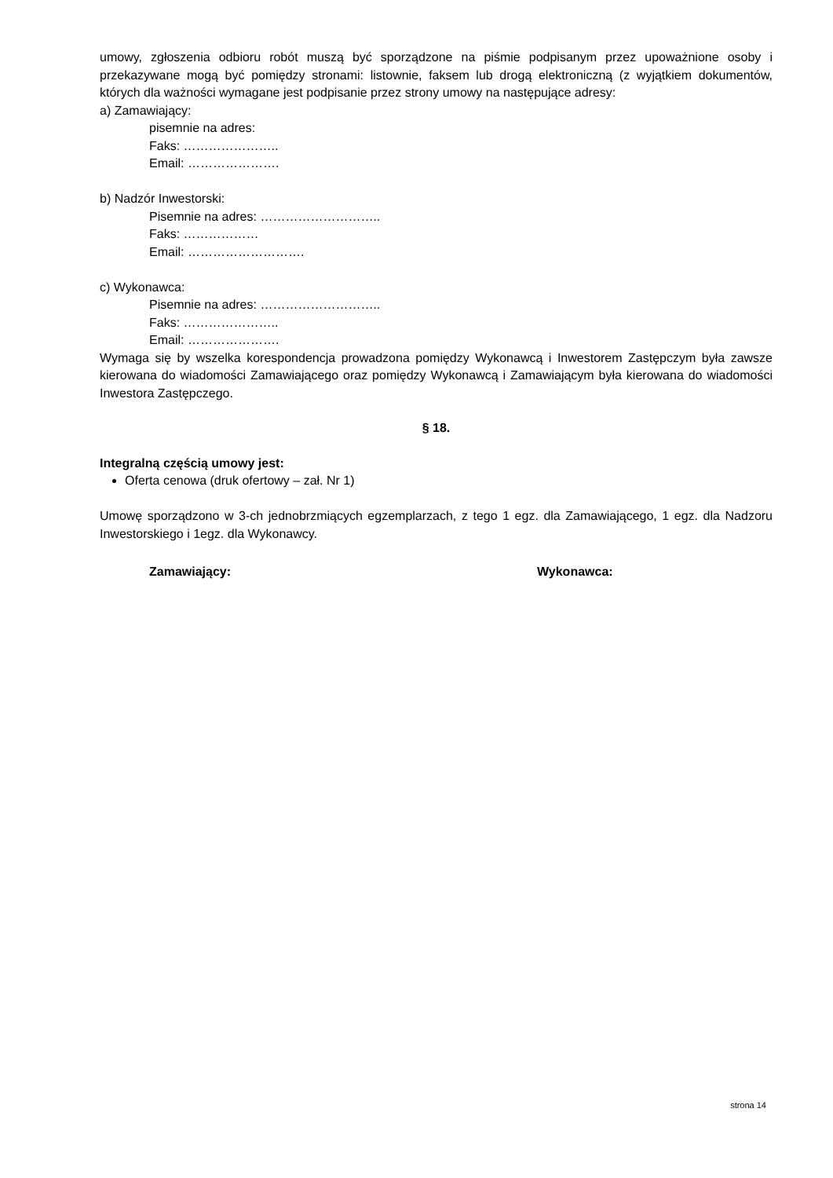umowy, zgłoszenia odbioru robót muszą być sporządzone na piśmie podpisanym przez upoważnione osoby i przekazywane mogą być pomiędzy stronami: listownie, faksem lub drogą elektroniczną (z wyjątkiem dokumentów, których dla ważności wymagane jest podpisanie przez strony umowy na następujące adresy:
a) Zamawiający:
pisemnie na adres:
Faks: …………………..
Email: ………………….
b) Nadzór Inwestorski:
Pisemnie na adres: ………………………..
Faks: ………………
Email: ……………………….
c) Wykonawca:
Pisemnie na adres: ………………………..
Faks: …………………..
Email: ………………….
Wymaga się by wszelka korespondencja prowadzona pomiędzy Wykonawcą i Inwestorem Zastępczym była zawsze kierowana do wiadomości Zamawiającego oraz pomiędzy Wykonawcą i Zamawiającym była kierowana do wiadomości Inwestora Zastępczego.
§ 18.
Integralną częścią umowy jest:
Oferta cenowa (druk ofertowy – zał. Nr 1)
Umowę sporządzono w 3-ch jednobrzmiących egzemplarzach, z tego 1 egz. dla Zamawiającego, 1 egz. dla Nadzoru Inwestorskiego i 1egz. dla Wykonawcy.
Zamawiający: Wykonawca:
strona 14